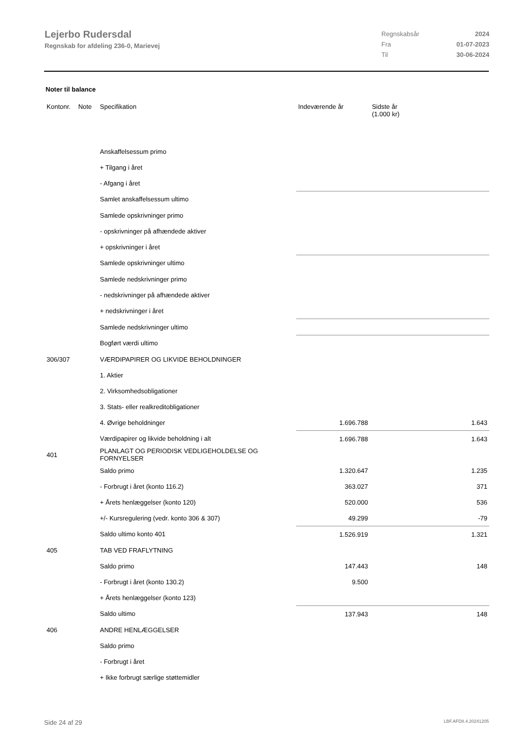Lejerbo Rudersdal
Regnskab for afdeling 236-0, Marievej
| Regnskabsår | 2024 |
| Fra | 01-07-2023 |
| Til | 30-06-2024 |
Noter til balance
| Kontonr. | Note | Specifikation | | Indeværende år | Sidste år (1.000 kr) |
| --- | --- | --- | --- | --- | --- |
| | | Anskaffelsessum primo | | | |
| | | + Tilgang i året | | | |
| | | - Afgang i året | | | |
| | | Samlet anskaffelsessum ultimo | | | |
| | | Samlede opskrivninger primo | | | |
| | | - opskrivninger på afhændede aktiver | | | |
| | | + opskrivninger i året | | | |
| | | Samlede opskrivninger ultimo | | | |
| | | Samlede nedskrivninger primo | | | |
| | | - nedskrivninger på afhændede aktiver | | | |
| | | + nedskrivninger i året | | | |
| | | Samlede nedskrivninger ultimo | | | |
| | | Bogført værdi ultimo | | | |
| 306/307 | | VÆRDIPAPIRER OG LIKVIDE BEHOLDNINGER | | | |
| | | 1. Aktier | | | |
| | | 2. Virksomhedsobligationer | | | |
| | | 3. Stats- eller realkreditobligationer | | | |
| | | 4. Øvrige beholdninger | | 1.696.788 | 1.643 |
| | | Værdipapirer og likvide beholdning i alt | | 1.696.788 | 1.643 |
| 401 | | PLANLAGT OG PERIODISK VEDLIGEHOLDELSE OG FORNYELSER | | | |
| | | Saldo primo | | 1.320.647 | 1.235 |
| | | - Forbrugt i året (konto 116.2) | | 363.027 | 371 |
| | | + Årets henlæggelser (konto 120) | | 520.000 | 536 |
| | | +/- Kursregulering (vedr. konto 306 & 307) | | 49.299 | -79 |
| | | Saldo ultimo konto 401 | | 1.526.919 | 1.321 |
| 405 | | TAB VED FRAFLYTNING | | | |
| | | Saldo primo | | 147.443 | 148 |
| | | - Forbrugt i året (konto 130.2) | | 9.500 | |
| | | + Årets henlæggelser (konto 123) | | | |
| | | Saldo ultimo | | 137.943 | 148 |
| 406 | | ANDRE HENLÆGGELSER | | | |
| | | Saldo primo | | | |
| | | - Forbrugt i året | | | |
| | | + Ikke forbrugt særlige støttemidler | | | |
Side 24 af 29 LBF.AFD8.4.20241205